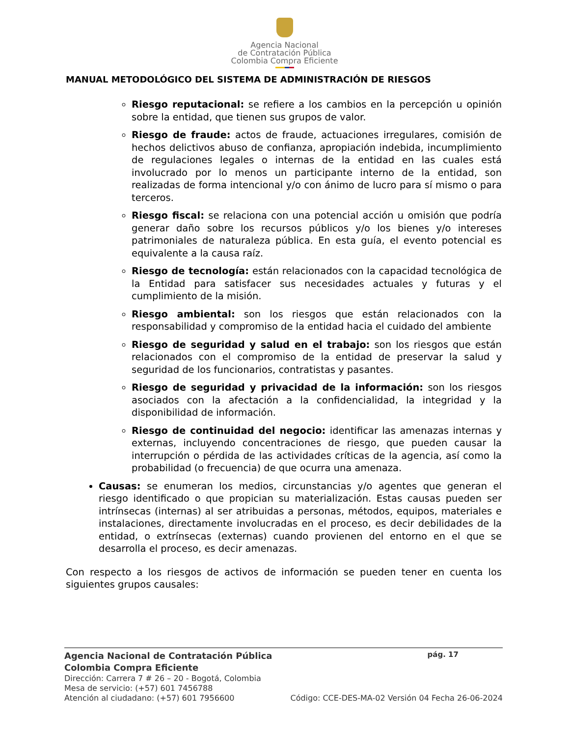Agencia Nacional
de Contratación Pública
Colombia Compra Eficiente
MANUAL METODOLÓGICO DEL SISTEMA DE ADMINISTRACIÓN DE RIESGOS
Riesgo reputacional: se refiere a los cambios en la percepción u opinión sobre la entidad, que tienen sus grupos de valor.
Riesgo de fraude: actos de fraude, actuaciones irregulares, comisión de hechos delictivos abuso de confianza, apropiación indebida, incumplimiento de regulaciones legales o internas de la entidad en las cuales está involucrado por lo menos un participante interno de la entidad, son realizadas de forma intencional y/o con ánimo de lucro para sí mismo o para terceros.
Riesgo fiscal: se relaciona con una potencial acción u omisión que podría generar daño sobre los recursos públicos y/o los bienes y/o intereses patrimoniales de naturaleza pública. En esta guía, el evento potencial es equivalente a la causa raíz.
Riesgo de tecnología: están relacionados con la capacidad tecnológica de la Entidad para satisfacer sus necesidades actuales y futuras y el cumplimiento de la misión.
Riesgo ambiental: son los riesgos que están relacionados con la responsabilidad y compromiso de la entidad hacia el cuidado del ambiente
Riesgo de seguridad y salud en el trabajo: son los riesgos que están relacionados con el compromiso de la entidad de preservar la salud y seguridad de los funcionarios, contratistas y pasantes.
Riesgo de seguridad y privacidad de la información: son los riesgos asociados con la afectación a la confidencialidad, la integridad y la disponibilidad de información.
Riesgo de continuidad del negocio: identificar las amenazas internas y externas, incluyendo concentraciones de riesgo, que pueden causar la interrupción o pérdida de las actividades críticas de la agencia, así como la probabilidad (o frecuencia) de que ocurra una amenaza.
Causas: se enumeran los medios, circunstancias y/o agentes que generan el riesgo identificado o que propician su materialización. Estas causas pueden ser intrínsecas (internas) al ser atribuidas a personas, métodos, equipos, materiales e instalaciones, directamente involucradas en el proceso, es decir debilidades de la entidad, o extrínsecas (externas) cuando provienen del entorno en el que se desarrolla el proceso, es decir amenazas.
Con respecto a los riesgos de activos de información se pueden tener en cuenta los siguientes grupos causales:
Agencia Nacional de Contratación Pública pág. 17
Colombia Compra Eficiente
Dirección: Carrera 7 # 26 – 20 - Bogotá, Colombia
Mesa de servicio: (+57) 601 7456788
Atención al ciudadano: (+57) 601 7956600 Código: CCE-DES-MA-02 Versión 04 Fecha 26-06-2024